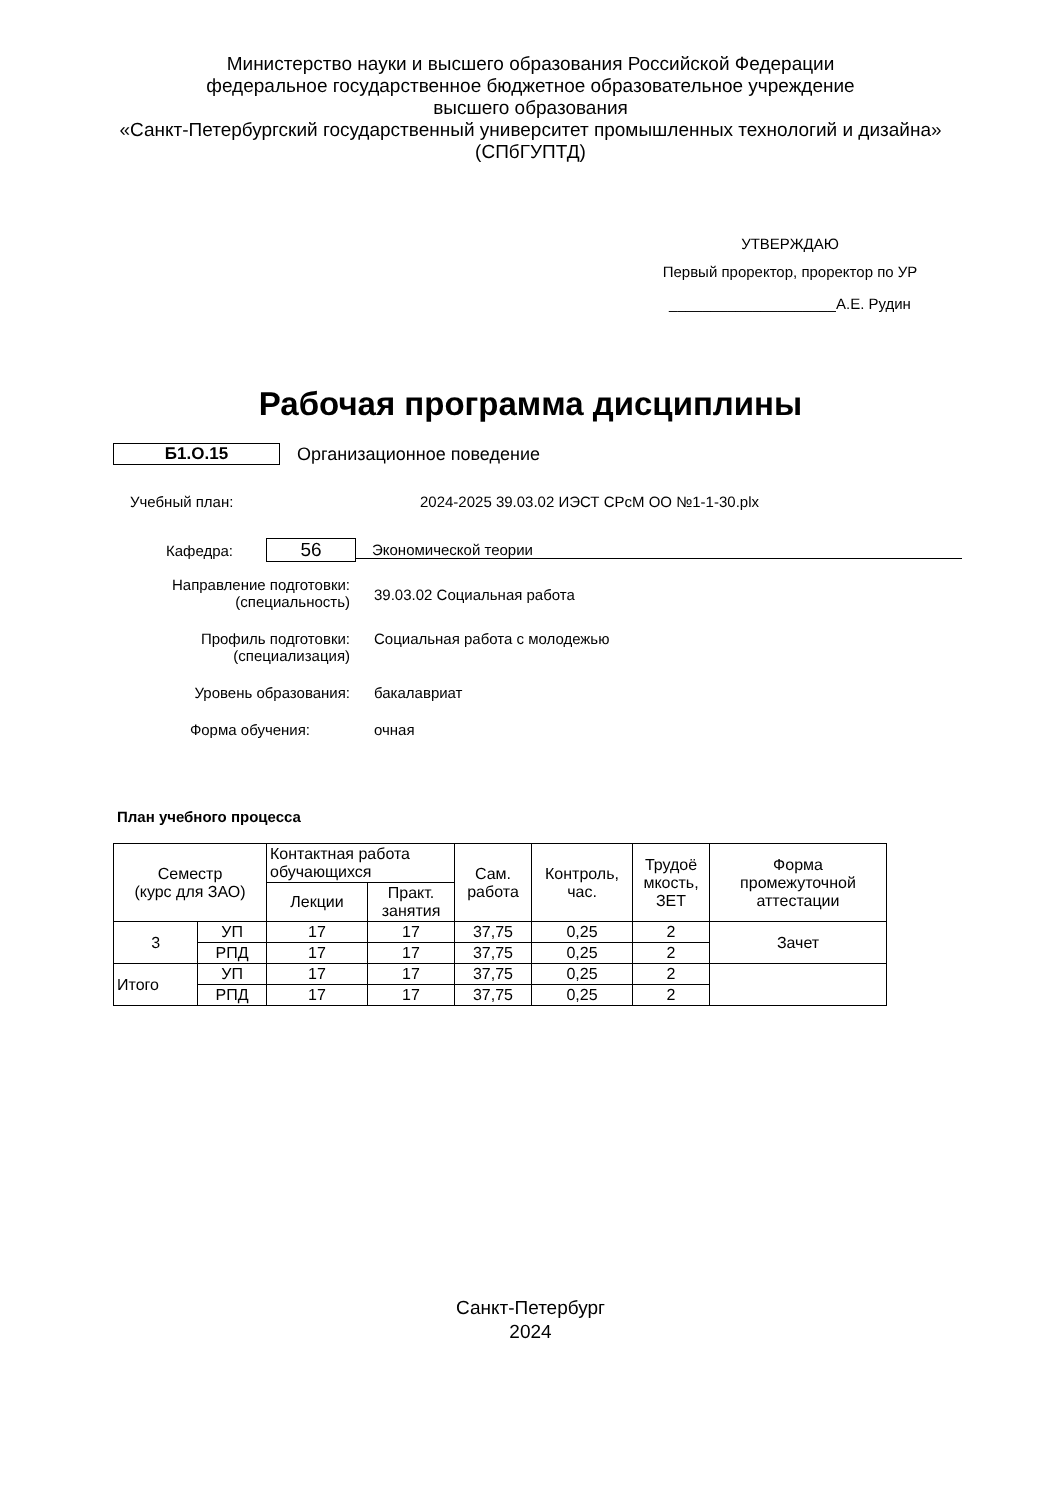Министерство науки и высшего образования Российской Федерации
федеральное государственное бюджетное образовательное учреждение
высшего образования
«Санкт-Петербургский государственный университет промышленных технологий и дизайна»
(СПбГУПТД)
УТВЕРЖДАЮ
Первый проректор, проректор по УР
____________________А.Е. Рудин
Рабочая программа дисциплины
Б1.О.15 Организационное поведение
Учебный план:
2024-2025 39.03.02 ИЭСТ СРсМ ОО №1-1-30.plx
Кафедра:
56
Экономической теории
Направление подготовки:
(специальность)
39.03.02 Социальная работа
Профиль подготовки:
(специализация)
Социальная работа с молодежью
Уровень образования:
бакалавриат
Форма обучения:
очная
План учебного процесса
| Семестр (курс для ЗАО) | | Контактная работа обучающихся | | Сам. работа | Контроль, час. | Трудоё мкость, ЗЕТ | Форма промежуточной аттестации |
| | | Лекции | Практ. занятия | | | | |
| 3 | УП | 17 | 17 | 37,75 | 0,25 | 2 | Зачет |
| | РПД | 17 | 17 | 37,75 | 0,25 | 2 | |
| Итого | УП | 17 | 17 | 37,75 | 0,25 | 2 | |
| | РПД | 17 | 17 | 37,75 | 0,25 | 2 | |
Санкт-Петербург
2024